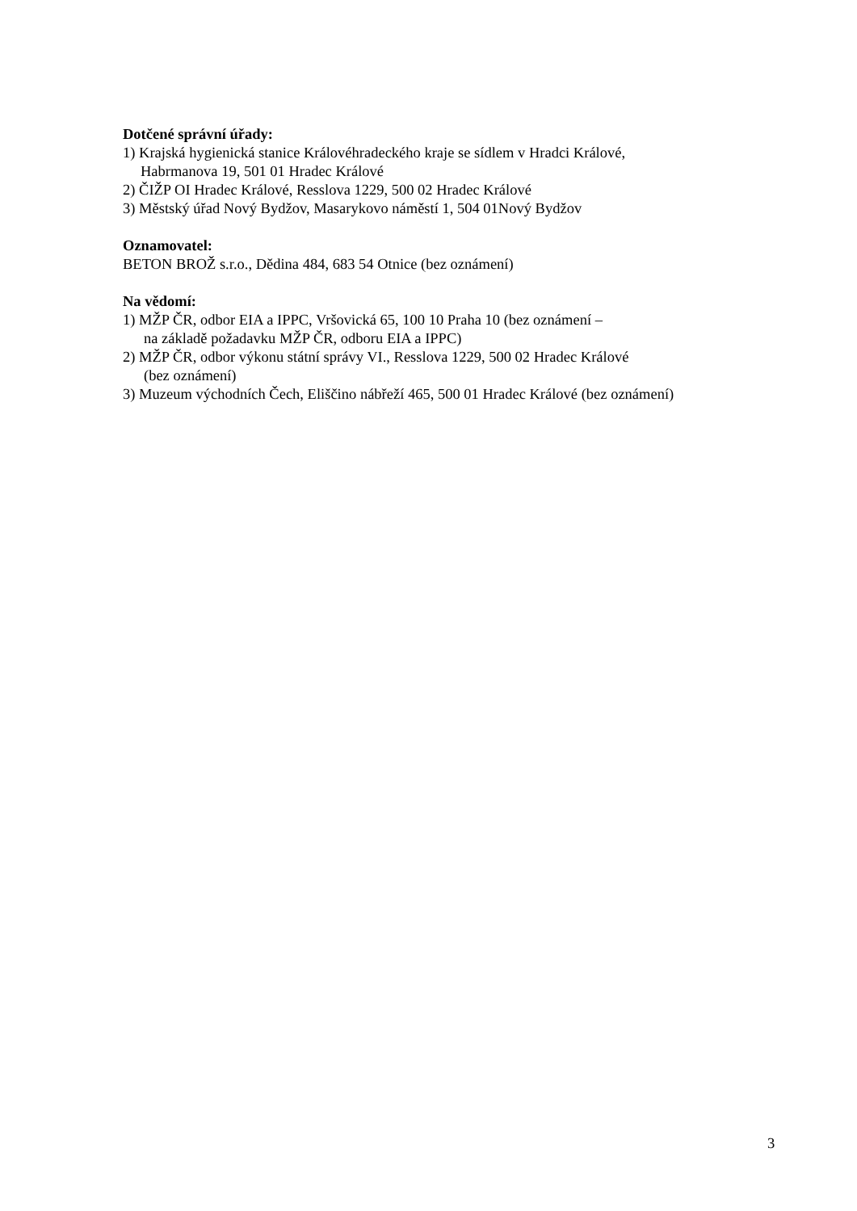Dotčené správní úřady:
1) Krajská hygienická stanice Královéhradeckého kraje se sídlem v Hradci Králové,
Habrmanova 19, 501 01 Hradec Králové
2) ČIŽP OI Hradec Králové, Resslova 1229, 500 02 Hradec Králové
3) Městský úřad Nový Bydžov, Masarykovo náměstí 1, 504 01Nový Bydžov
Oznamovatel:
BETON BROŽ s.r.o., Dědina 484, 683 54 Otnice (bez oznámení)
Na vědomí:
1) MŽP ČR, odbor EIA a IPPC, Vršovická 65, 100 10 Praha 10 (bez oznámení –
na základě požadavku MŽP ČR, odboru EIA a IPPC)
2) MŽP ČR, odbor výkonu státní správy VI., Resslova 1229, 500 02 Hradec Králové
(bez oznámení)
3) Muzeum východních Čech, Eliščino nábřeží 465, 500 01 Hradec Králové (bez oznámení)
3